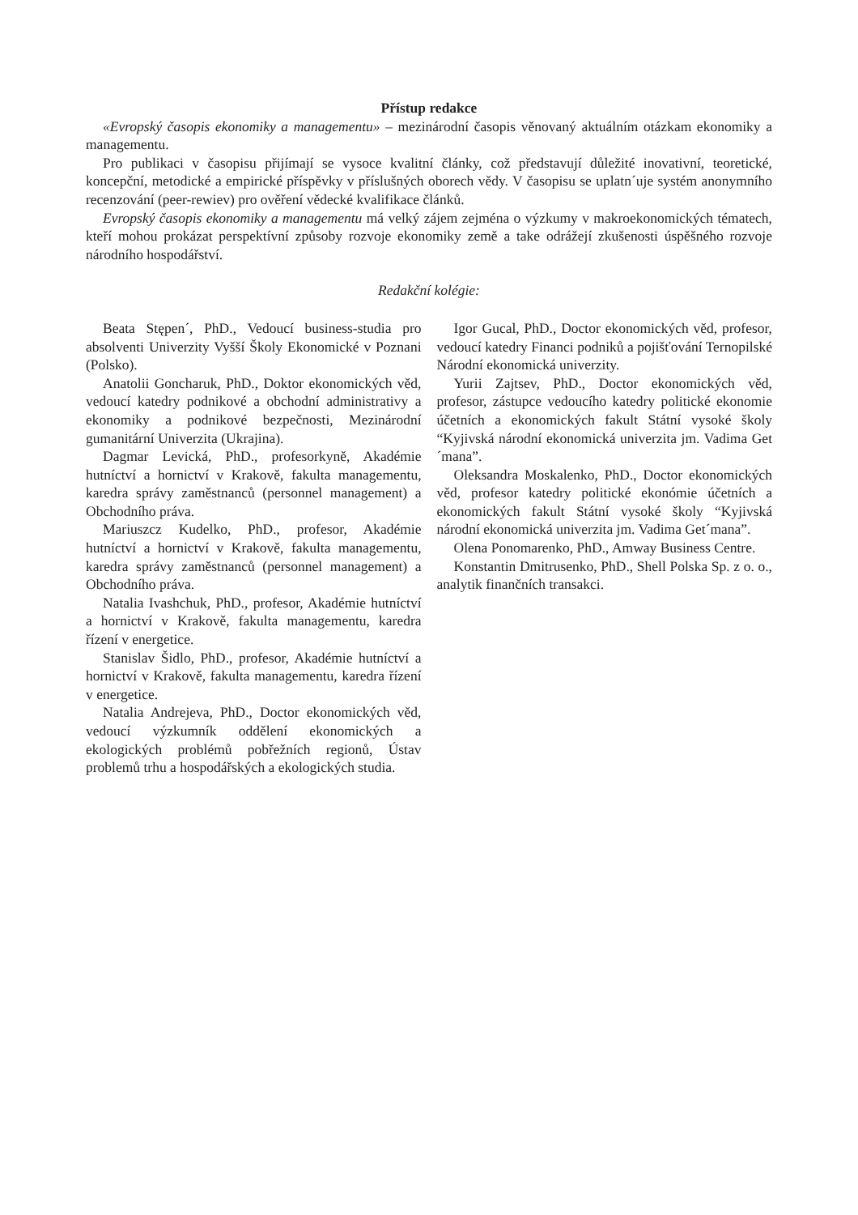Přístup redakce
«Evropský časopis ekonomiky a managementu» – mezinárodní časopis věnovaný aktuálním otázkam ekonomiky a managementu.
Pro publikaci v časopisu přijímají se vysoce kvalitní články, což představují důležité inovativní, teoretické, koncepční, metodické a empirické příspěvky v příslušných oborech vědy. V časopisu se uplatn´uje systém anonymního recenzování (peer-rewiev) pro ověření vědecké kvalifikace článků.
Evropský časopis ekonomiky a managementu má velký zájem zejména o výzkumy v makroekonomických tématech, kteří mohou prokázat perspektívní způsoby rozvoje ekonomiky země a take odrážejí zkušenosti úspěšného rozvoje národního hospodářství.
Redakční kolégie:
Beata Stępen´, PhD., Vedoucí business-studia pro absolventi Univerzity Vyšší Školy Ekonomické v Poznani (Polsko).
Anatolii Goncharuk, PhD., Doktor ekonomických věd, vedoucí katedry podnikové a obchodní administrativy a ekonomiky a podnikové bezpečnosti, Mezinárodní gumanitární Univerzita (Ukrajina).
Dagmar Levická, PhD., profesorkyně, Akadémie hutníctví a hornictví v Krakově, fakulta managementu, karedra správy zaměstnanců (personnel management) a Obchodního práva.
Mariuszcz Kudelko, PhD., profesor, Akadémie hutníctví a hornictví v Krakově, fakulta managementu, karedra správy zaměstnanců (personnel management) a Obchodního práva.
Natalia Ivashchuk, PhD., profesor, Akadémie hutníctví a hornictví v Krakově, fakulta managementu, karedra řízení v energetice.
Stanislav Šidlo, PhD., profesor, Akadémie hutníctví a hornictví v Krakově, fakulta managementu, karedra řízení v energetice.
Natalia Andrejeva, PhD., Doctor ekonomických věd, vedoucí výzkumník oddělení ekonomických a ekologických problémů pobřežních regionů, Ústav problemů trhu a hospodářských a ekologických studia.
Igor Gucal, PhD., Doctor ekonomických věd, profesor, vedoucí katedry Financi podniků a pojišťování Ternopilské Národní ekonomická univerzity.
Yurii Zajtsev, PhD., Doctor ekonomických věd, profesor, zástupce vedoucího katedry politické ekonomie účetních a ekonomických fakult Státní vysoké školy “Kyjivská národní ekonomická univerzita jm. Vadima Get´mana”.
Oleksandra Moskalenko, PhD., Doctor ekonomických věd, profesor katedry politické ekonómie účetních a ekonomických fakult Státní vysoké školy “Kyjivská národní ekonomická univerzita jm. Vadima Get´mana”.
Olena Ponomarenko, PhD., Amway Business Centre.
Konstantin Dmitrusenko, PhD., Shell Polska Sp. z o. o., analytik finančních transakci.